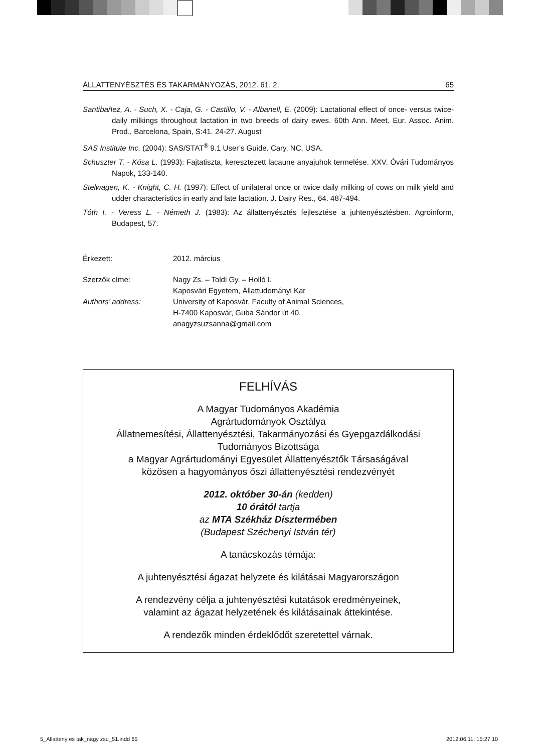ÁLLATTENYÉSZTÉS ÉS TAKARMÁNYOZÁS, 2012. 61. 2. 65
Santibañez, A. - Such, X. - Caja, G. - Castillo, V. - Albanell, E. (2009): Lactational effect of once- versus twice-daily milkings throughout lactation in two breeds of dairy ewes. 60th Ann. Meet. Eur. Assoc. Anim. Prod., Barcelona, Spain, S:41. 24-27. August
SAS Institute Inc. (2004): SAS/STAT<sup>®</sup> 9.1 User’s Guide. Cary, NC, USA.
Schuszter T. - Kósa L. (1993): Fajtatiszta, keresztezett lacaune anyajuhok termelése. XXV. Óvári Tudományos Napok, 133-140.
Stelwagen, K. - Knight, C. H. (1997): Effect of unilateral once or twice daily milking of cows on milk yield and udder characteristics in early and late lactation. J. Dairy Res., 64. 487-494.
Tóth I. - Veress L. - Németh J. (1983): Az állattenyésztés fejlesztése a juhtenyésztésben. Agroinform, Budapest, 57.
Érkezett: 2012. március
Szerzők címe: Nagy Zs. – Toldi Gy. – Holló I.
Kaposvári Egyetem, Állattudományi Kar
Authors’ address: University of Kaposvár, Faculty of Animal Sciences,
H-7400 Kaposvár, Guba Sándor út 40.
anagyzsuzsanna@gmail.com
FELHÍVÁS
A Magyar Tudományos Akadémia
Agrártudományok Osztálya
Állatnemesítési, Állattenyésztési, Takarmányozási és Gyepgazdálkodási
Tudományos Bizottsága
a Magyar Agrártudományi Egyesület Állattenyésztők Társaságával
közösen a hagyományos őszi állattenyésztési rendezvényét
2012. október 30-án (kedden)
10 órától tartja
az MTA Székház Dísztermében
(Budapest Széchenyi István tér)
A tanácskozás témája:
A juhtenyésztési ágazat helyzete és kilátásai Magyarországon
A rendezvény célja a juhtenyésztési kutatások eredményeinek,
valamint az ágazat helyzetének és kilátásainak áttekintése.
A rendezők minden érdeklődőt szeretettel várnak.
5_Allatteny es tak_nagy zsu_51.indd 65
2012.06.11. 15:27:10